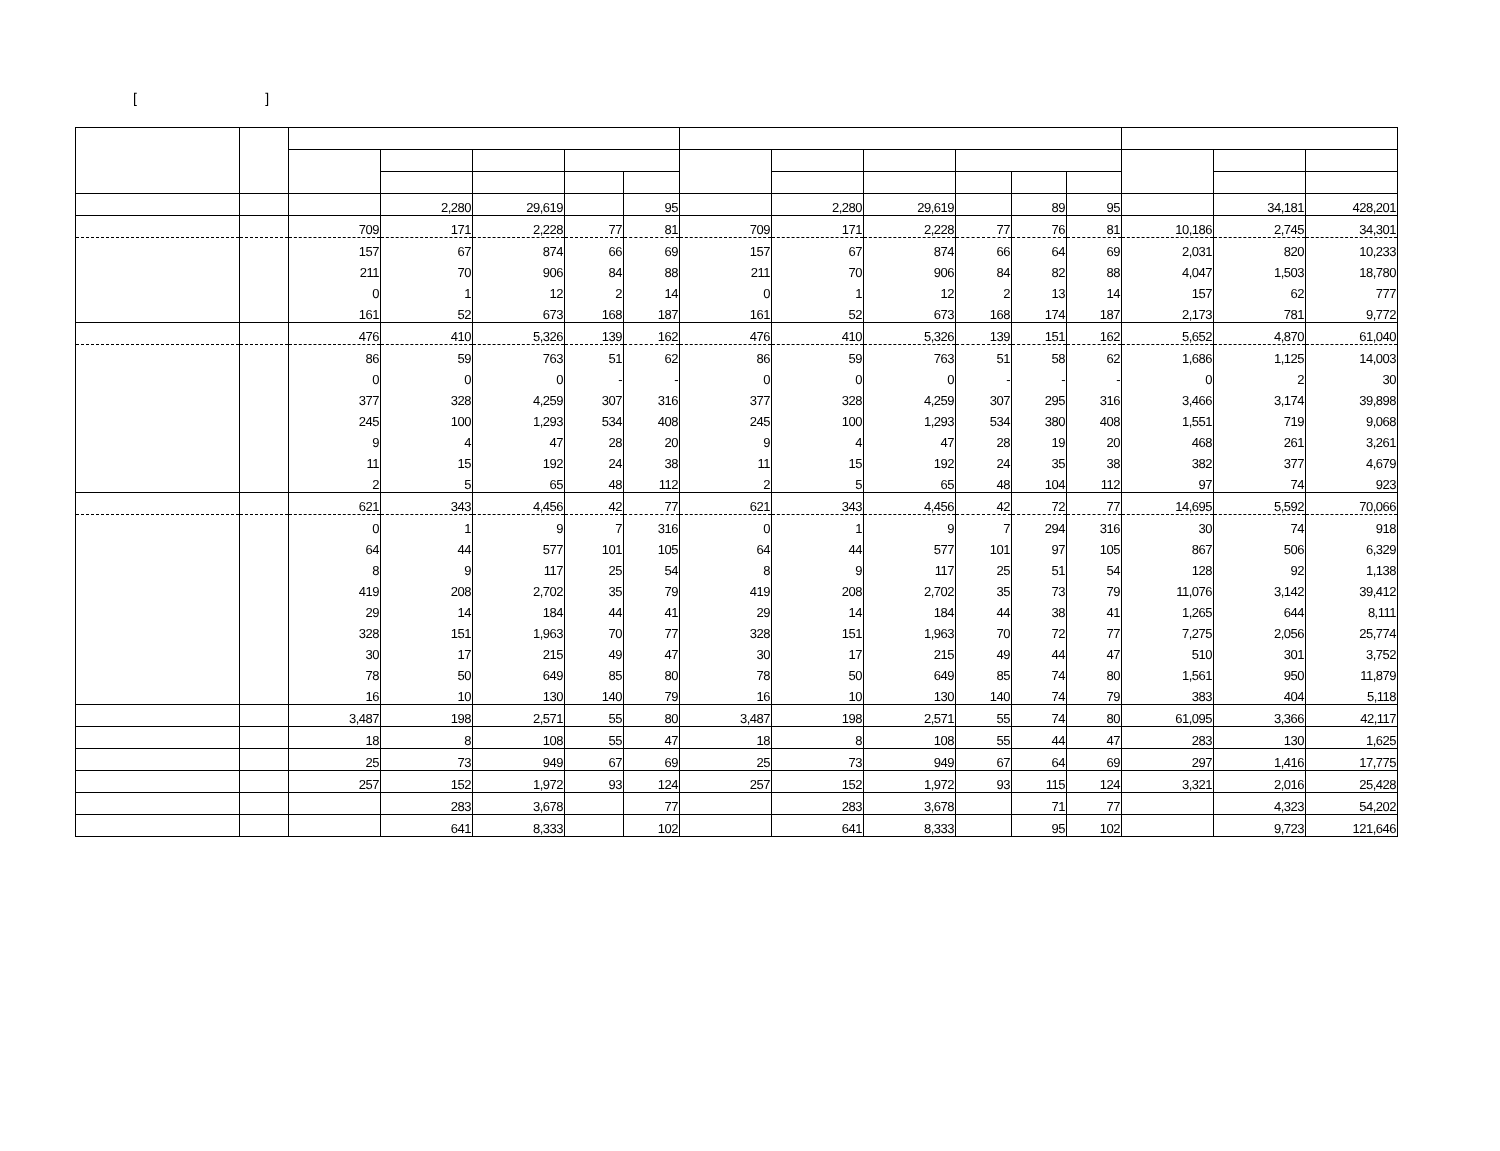[ ]
| | | | 2,280 | 29,619 | | 95 | | 2,280 | 29,619 | | 89 | 95 | | 34,181 | 428,201 |
| | | 709 | 171 | 2,228 | 77 | 81 | 709 | 171 | 2,228 | 77 | 76 | 81 | 10,186 | 2,745 | 34,301 |
| | | 157 | 67 | 874 | 66 | 69 | 157 | 67 | 874 | 66 | 64 | 69 | 2,031 | 820 | 10,233 |
| | | 211 | 70 | 906 | 84 | 88 | 211 | 70 | 906 | 84 | 82 | 88 | 4,047 | 1,503 | 18,780 |
| | | 0 | 1 | 12 | 2 | 14 | 0 | 1 | 12 | 2 | 13 | 14 | 157 | 62 | 777 |
| | | 161 | 52 | 673 | 168 | 187 | 161 | 52 | 673 | 168 | 174 | 187 | 2,173 | 781 | 9,772 |
| | | 476 | 410 | 5,326 | 139 | 162 | 476 | 410 | 5,326 | 139 | 151 | 162 | 5,652 | 4,870 | 61,040 |
| | | 86 | 59 | 763 | 51 | 62 | 86 | 59 | 763 | 51 | 58 | 62 | 1,686 | 1,125 | 14,003 |
| | | 0 | 0 | 0 | - | - | 0 | 0 | 0 | - | - | - | 0 | 2 | 30 |
| | | 377 | 328 | 4,259 | 307 | 316 | 377 | 328 | 4,259 | 307 | 295 | 316 | 3,466 | 3,174 | 39,898 |
| | | 245 | 100 | 1,293 | 534 | 408 | 245 | 100 | 1,293 | 534 | 380 | 408 | 1,551 | 719 | 9,068 |
| | | 9 | 4 | 47 | 28 | 20 | 9 | 4 | 47 | 28 | 19 | 20 | 468 | 261 | 3,261 |
| | | 11 | 15 | 192 | 24 | 38 | 11 | 15 | 192 | 24 | 35 | 38 | 382 | 377 | 4,679 |
| | | 2 | 5 | 65 | 48 | 112 | 2 | 5 | 65 | 48 | 104 | 112 | 97 | 74 | 923 |
| | | 621 | 343 | 4,456 | 42 | 77 | 621 | 343 | 4,456 | 42 | 72 | 77 | 14,695 | 5,592 | 70,066 |
| | | 0 | 1 | 9 | 7 | 316 | 0 | 1 | 9 | 7 | 294 | 316 | 30 | 74 | 918 |
| | | 64 | 44 | 577 | 101 | 105 | 64 | 44 | 577 | 101 | 97 | 105 | 867 | 506 | 6,329 |
| | | 8 | 9 | 117 | 25 | 54 | 8 | 9 | 117 | 25 | 51 | 54 | 128 | 92 | 1,138 |
| | | 419 | 208 | 2,702 | 35 | 79 | 419 | 208 | 2,702 | 35 | 73 | 79 | 11,076 | 3,142 | 39,412 |
| | | 29 | 14 | 184 | 44 | 41 | 29 | 14 | 184 | 44 | 38 | 41 | 1,265 | 644 | 8,111 |
| | | 328 | 151 | 1,963 | 70 | 77 | 328 | 151 | 1,963 | 70 | 72 | 77 | 7,275 | 2,056 | 25,774 |
| | | 30 | 17 | 215 | 49 | 47 | 30 | 17 | 215 | 49 | 44 | 47 | 510 | 301 | 3,752 |
| | | 78 | 50 | 649 | 85 | 80 | 78 | 50 | 649 | 85 | 74 | 80 | 1,561 | 950 | 11,879 |
| | | 16 | 10 | 130 | 140 | 79 | 16 | 10 | 130 | 140 | 74 | 79 | 383 | 404 | 5,118 |
| | | 3,487 | 198 | 2,571 | 55 | 80 | 3,487 | 198 | 2,571 | 55 | 74 | 80 | 61,095 | 3,366 | 42,117 |
| | | 18 | 8 | 108 | 55 | 47 | 18 | 8 | 108 | 55 | 44 | 47 | 283 | 130 | 1,625 |
| | | 25 | 73 | 949 | 67 | 69 | 25 | 73 | 949 | 67 | 64 | 69 | 297 | 1,416 | 17,775 |
| | | 257 | 152 | 1,972 | 93 | 124 | 257 | 152 | 1,972 | 93 | 115 | 124 | 3,321 | 2,016 | 25,428 |
| | | | 283 | 3,678 | | 77 | | 283 | 3,678 | | 71 | 77 | | 4,323 | 54,202 |
| | | | 641 | 8,333 | | 102 | | 641 | 8,333 | | 95 | 102 | | 9,723 | 121,646 |